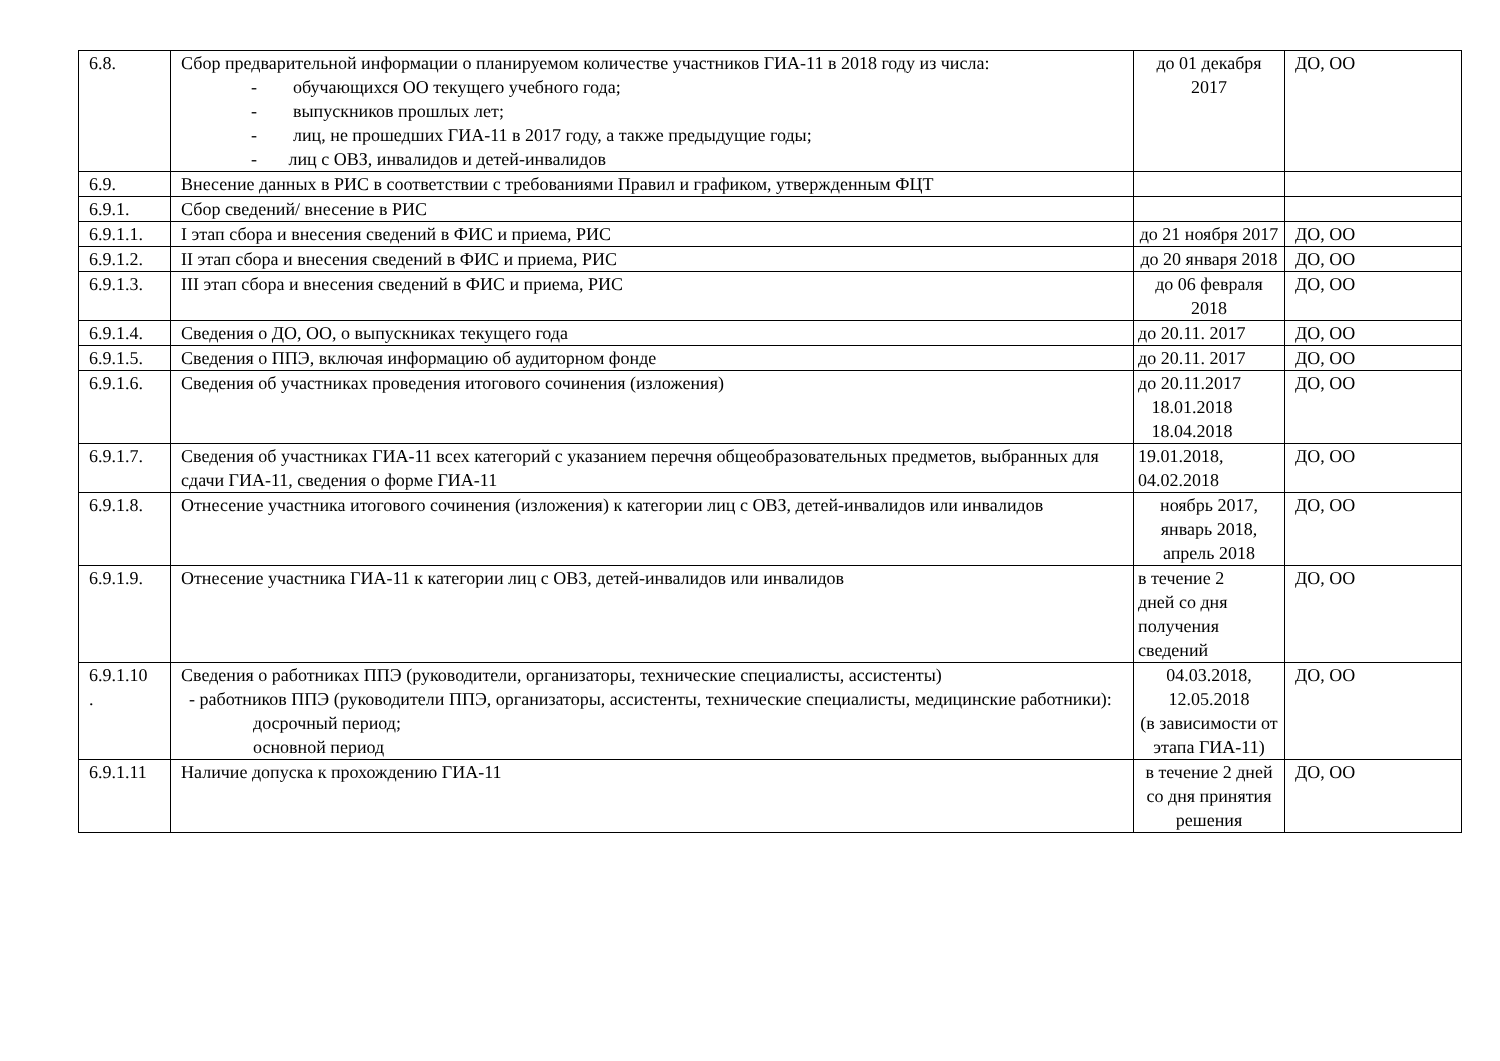| 6.8. | Сбор предварительной информации о планируемом количестве участников ГИА-11 в 2018 году из числа: - обучающихся ОО текущего учебного года; - выпускников прошлых лет; - лиц, не прошедших ГИА-11 в 2017 году, а также предыдущие годы; - лиц с ОВЗ, инвалидов и детей-инвалидов | до 01 декабря 2017 | ДО, ОО |
| 6.9. | Внесение данных в РИС в соответствии с требованиями Правил и графиком, утвержденным ФЦТ | | |
| 6.9.1. | Сбор сведений/ внесение в РИС | | |
| 6.9.1.1. | I этап сбора и внесения сведений в ФИС и приема, РИС | до 21 ноября 2017 | ДО, ОО |
| 6.9.1.2. | II этап сбора и внесения сведений в ФИС и приема, РИС | до 20 января 2018 | ДО, ОО |
| 6.9.1.3. | III этап сбора и внесения сведений в ФИС и приема, РИС | до 06 февраля 2018 | ДО, ОО |
| 6.9.1.4. | Сведения о ДО, ОО, о выпускниках текущего года | до 20.11. 2017 | ДО, ОО |
| 6.9.1.5. | Сведения о ППЭ, включая информацию об аудиторном фонде | до 20.11. 2017 | ДО, ОО |
| 6.9.1.6. | Сведения об участниках проведения итогового сочинения (изложения) | до 20.11.2017 18.01.2018 18.04.2018 | ДО, ОО |
| 6.9.1.7. | Сведения об участниках ГИА-11 всех категорий с указанием перечня общеобразовательных предметов, выбранных для сдачи ГИА-11, сведения о форме ГИА-11 | 19.01.2018, 04.02.2018 | ДО, ОО |
| 6.9.1.8. | Отнесение участника итогового сочинения (изложения) к категории лиц с ОВЗ, детей-инвалидов или инвалидов | ноябрь 2017, январь 2018, апрель 2018 | ДО, ОО |
| 6.9.1.9. | Отнесение участника ГИА-11 к категории лиц с ОВЗ, детей-инвалидов или инвалидов | в течение 2 дней со дня получения сведений | ДО, ОО |
| 6.9.1.10 . | Сведения о работниках ППЭ (руководители, организаторы, технические специалисты, ассистенты) - работников ППЭ (руководители ППЭ, организаторы, ассистенты, технические специалисты, медицинские работники): досрочный период; основной период | 04.03.2018, 12.05.2018 (в зависимости от этапа ГИА-11) | ДО, ОО |
| 6.9.1.11 | Наличие допуска к прохождению ГИА-11 | в течение 2 дней со дня принятия решения | ДО, ОО |